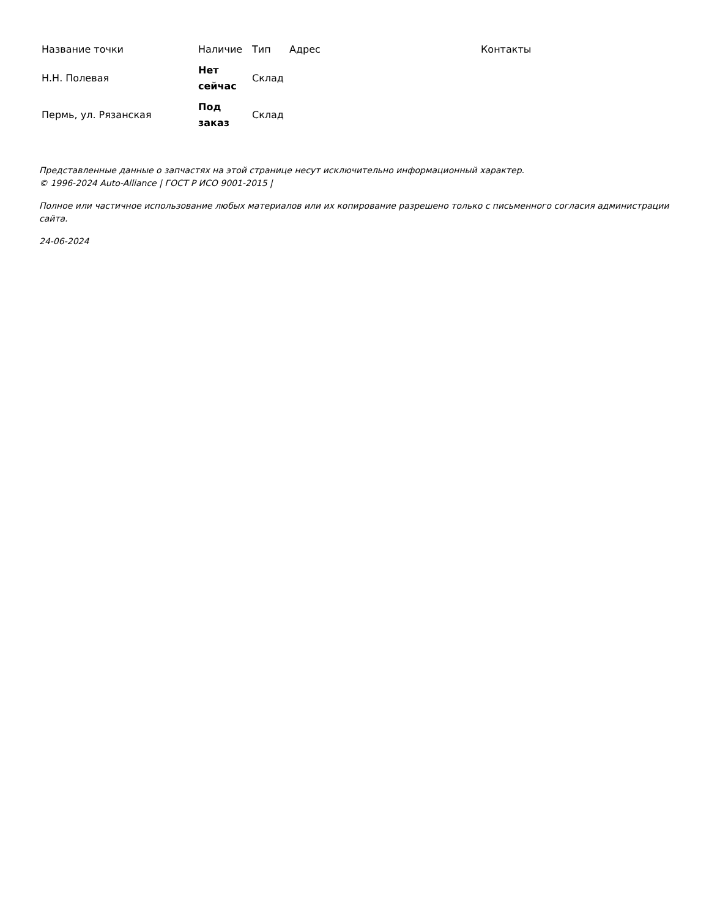| Название точки | Наличие | Тип | Адрес | Контакты |
| --- | --- | --- | --- | --- |
| Н.Н. Полевая | Нет сейчас | Склад | | |
| Пермь, ул. Рязанская | Под заказ | Склад | | |
Представленные данные о запчастях на этой странице несут исключительно информационный характер.
© 1996-2024 Auto-Alliance | ГОСТ Р ИСО 9001-2015 |
Полное или частичное использование любых материалов или их копирование разрешено только с письменного согласия администрации сайта.
24-06-2024